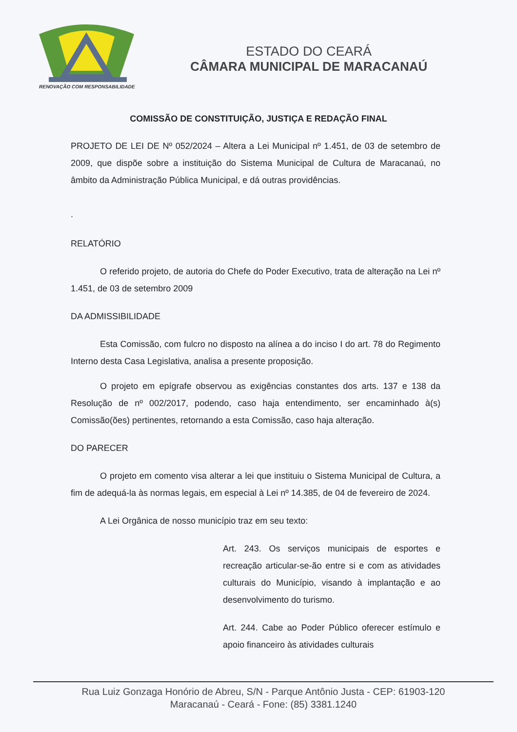RENOVAÇÃO COM RESPONSABILIDADE
ESTADO DO CEARÁ
CÂMARA MUNICIPAL DE MARACANAÚ
COMISSÃO DE CONSTITUIÇÃO, JUSTIÇA E REDAÇÃO FINAL
PROJETO DE LEI DE Nº 052/2024 – Altera a Lei Municipal nº 1.451, de 03 de setembro de 2009, que dispõe sobre a instituição do Sistema Municipal de Cultura de Maracanaú, no âmbito da Administração Pública Municipal, e dá outras providências.
.
RELATÓRIO
O referido projeto, de autoria do Chefe do Poder Executivo, trata de alteração na Lei nº 1.451, de 03 de setembro 2009
DA ADMISSIBILIDADE
Esta Comissão, com fulcro no disposto na alínea a do inciso I do art. 78 do Regimento Interno desta Casa Legislativa, analisa a presente proposição.
O projeto em epígrafe observou as exigências constantes dos arts. 137 e 138 da Resolução de nº 002/2017, podendo, caso haja entendimento, ser encaminhado à(s) Comissão(ões) pertinentes, retornando a esta Comissão, caso haja alteração.
DO PARECER
O projeto em comento visa alterar a lei que instituiu o Sistema Municipal de Cultura, a fim de adequá-la às normas legais, em especial à Lei nº 14.385, de 04 de fevereiro de 2024.
A Lei Orgânica de nosso município traz em seu texto:
Art. 243. Os serviços municipais de esportes e recreação articular-se-ão entre si e com as atividades culturais do Município, visando à implantação e ao desenvolvimento do turismo.
Art. 244. Cabe ao Poder Público oferecer estímulo e apoio financeiro às atividades culturais
Rua Luiz Gonzaga Honório de Abreu, S/N - Parque Antônio Justa - CEP: 61903-120
Maracanaú - Ceará - Fone: (85) 3381.1240